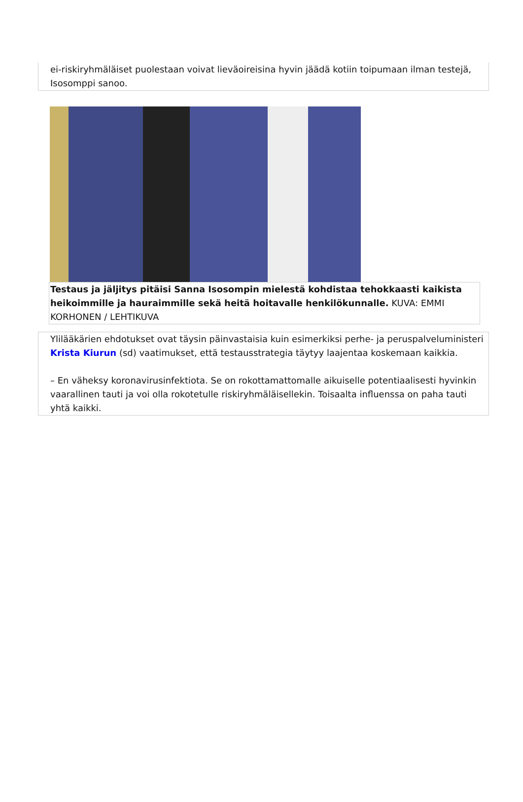ei-riskiryhmäläiset puolestaan voivat lieväoireisina hyvin jäädä kotiin toipumaan ilman testejä, Isosomppi sanoo.
Testaus ja jäljitys pitäisi Sanna Isosompin mielestä kohdistaa tehokkaasti kaikista heikoimmille ja hauraimmille sekä heitä hoitavalle henkilökunnalle. KUVA: EMMI KORHONEN / LEHTIKUVA
Ylilääkärien ehdotukset ovat täysin päinvastaisia kuin esimerkiksi perhe- ja peruspalveluministeri Krista Kiurun (sd) vaatimukset, että testausstrategia täytyy laajentaa koskemaan kaikkia.
– En väheksy koronavirusinfektiota. Se on rokottamattomalle aikuiselle potentiaalisesti hyvinkin vaarallinen tauti ja voi olla rokotetulle riskiryhmäläisellekin. Toisaalta influenssa on paha tauti yhtä kaikki.